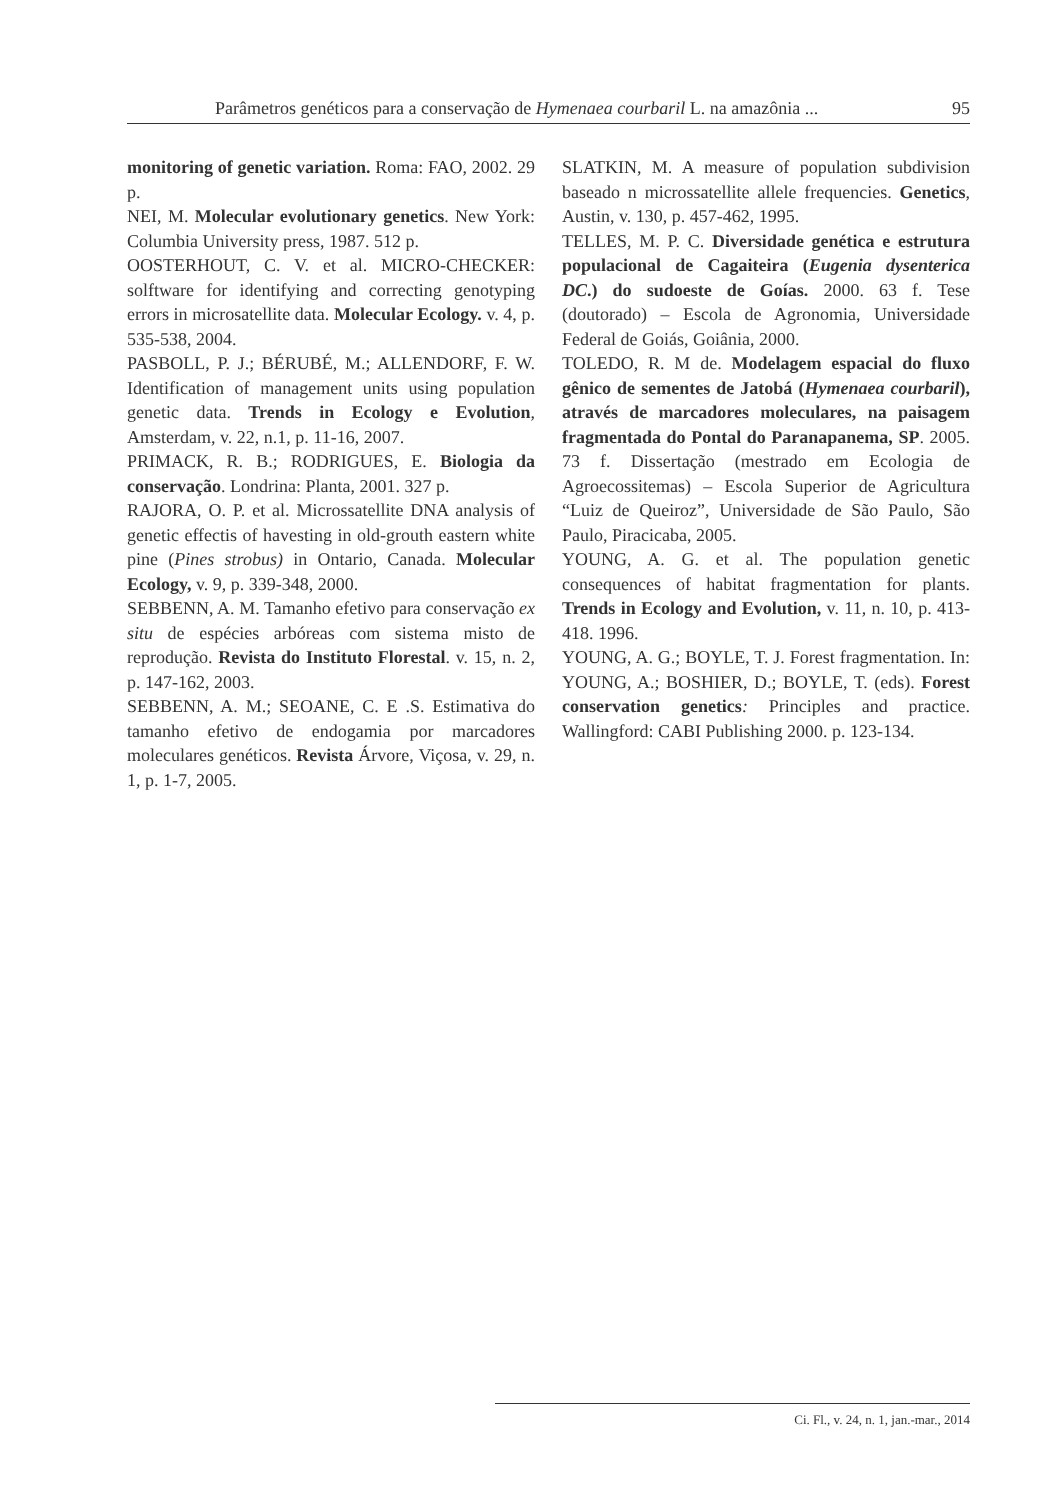Parâmetros genéticos para a conservação de Hymenaea courbaril L. na amazônia ... 95
monitoring of genetic variation. Roma: FAO, 2002. 29 p.
NEI, M. Molecular evolutionary genetics. New York: Columbia University press, 1987. 512 p.
OOSTERHOUT, C. V. et al. MICRO-CHECKER: solftware for identifying and correcting genotyping errors in microsatellite data. Molecular Ecology. v. 4, p. 535-538, 2004.
PASBOLL, P. J.; BÉRUBÉ, M.; ALLENDORF, F. W. Identification of management units using population genetic data. Trends in Ecology e Evolution, Amsterdam, v. 22, n.1, p. 11-16, 2007.
PRIMACK, R. B.; RODRIGUES, E. Biologia da conservação. Londrina: Planta, 2001. 327 p.
RAJORA, O. P. et al. Microssatellite DNA analysis of genetic effectis of havesting in old-grouth eastern white pine (Pines strobus) in Ontario, Canada. Molecular Ecology, v. 9, p. 339-348, 2000.
SEBBENN, A. M. Tamanho efetivo para conservação ex situ de espécies arbóreas com sistema misto de reprodução. Revista do Instituto Florestal. v. 15, n. 2, p. 147-162, 2003.
SEBBENN, A. M.; SEOANE, C. E .S. Estimativa do tamanho efetivo de endogamia por marcadores moleculares genéticos. Revista Árvore, Viçosa, v. 29, n. 1, p. 1-7, 2005.
SLATKIN, M. A measure of population subdivision baseado n microssatellite allele frequencies. Genetics, Austin, v. 130, p. 457-462, 1995.
TELLES, M. P. C. Diversidade genética e estrutura populacional de Cagaiteira (Eugenia dysenterica DC.) do sudoeste de Goías. 2000. 63 f. Tese (doutorado) – Escola de Agronomia, Universidade Federal de Goiás, Goiânia, 2000.
TOLEDO, R. M de. Modelagem espacial do fluxo gênico de sementes de Jatobá (Hymenaea courbaril), através de marcadores moleculares, na paisagem fragmentada do Pontal do Paranapanema, SP. 2005. 73 f. Dissertação (mestrado em Ecologia de Agroecossitemas) – Escola Superior de Agricultura “Luiz de Queiroz”, Universidade de São Paulo, São Paulo, Piracicaba, 2005.
YOUNG, A. G. et al. The population genetic consequences of habitat fragmentation for plants. Trends in Ecology and Evolution, v. 11, n. 10, p. 413-418. 1996.
YOUNG, A. G.; BOYLE, T. J. Forest fragmentation. In: YOUNG, A.; BOSHIER, D.; BOYLE, T. (eds). Forest conservation genetics: Principles and practice. Wallingford: CABI Publishing 2000. p. 123-134.
Ci. Fl., v. 24, n. 1, jan.-mar., 2014